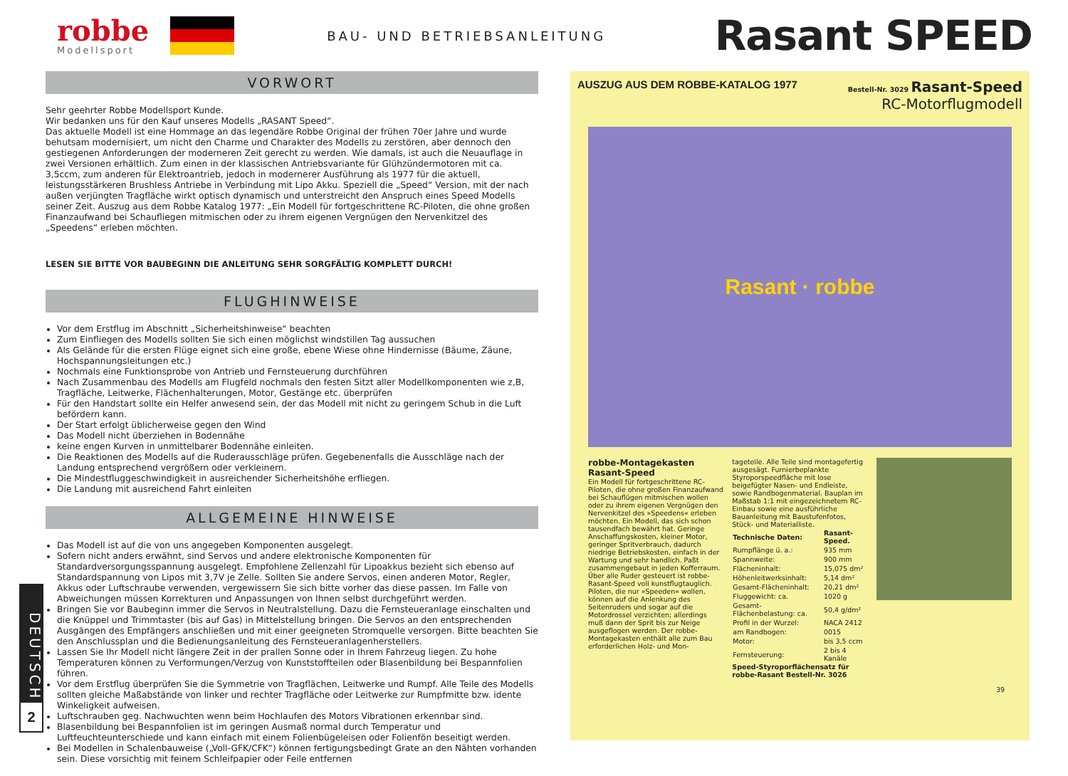robbe
Modellsport
BAU- UND BETRIEBSANLEITUNG
Rasant SPEED
VORWORT
Sehr geehrter Robbe Modellsport Kunde.
Wir bedanken uns für den Kauf unseres Modells „RASANT Speed“.
Das aktuelle Modell ist eine Hommage an das legendäre Robbe Original der frühen 70er Jahre und wurde behutsam modernisiert, um nicht den Charme und Charakter des Modells zu zerstören, aber dennoch den gestiegenen Anforderungen der moderneren Zeit gerecht zu werden. Wie damals, ist auch die Neuauflage in zwei Versionen erhältlich. Zum einen in der klassischen Antriebsvariante für Glühzündermotoren mit ca. 3,5ccm, zum anderen für Elektroantrieb, jedoch in modernerer Ausführung als 1977 für die aktuell, leistungsstärkeren Brushless Antriebe in Verbindung mit Lipo Akku. Speziell die „Speed“ Version, mit der nach außen verjüngten Tragfläche wirkt optisch dynamisch und unterstreicht den Anspruch eines Speed Modells seiner Zeit. Auszug aus dem Robbe Katalog 1977: „Ein Modell für fortgeschrittene RC-Piloten, die ohne großen Finanzaufwand bei Schaufliegen mitmischen oder zu ihrem eigenen Vergnügen den Nervenkitzel des „Speedens“ erleben möchten.
LESEN SIE BITTE VOR BAUBEGINN DIE ANLEITUNG SEHR SORGFÄLTIG KOMPLETT DURCH!
FLUGHINWEISE
Vor dem Erstflug im Abschnitt „Sicherheitshinweise“ beachten
Zum Einfliegen des Modells sollten Sie sich einen möglichst windstillen Tag aussuchen
Als Gelände für die ersten Flüge eignet sich eine große, ebene Wiese ohne Hindernisse (Bäume, Zäune, Hochspannungsleitungen etc.)
Nochmals eine Funktionsprobe von Antrieb und Fernsteuerung durchführen
Nach Zusammenbau des Modells am Flugfeld nochmals den festen Sitzt aller Modellkomponenten wie z,B, Tragfläche, Leitwerke, Flächenhalterungen, Motor, Gestänge etc. überprüfen
Für den Handstart sollte ein Helfer anwesend sein, der das Modell mit nicht zu geringem Schub in die Luft befördern kann.
Der Start erfolgt üblicherweise gegen den Wind
Das Modell nicht überziehen in Bodennähe
keine engen Kurven in unmittelbarer Bodennähe einleiten.
Die Reaktionen des Modells auf die Ruderausschläge prüfen. Gegebenenfalls die Ausschläge nach der Landung entsprechend vergrößern oder verkleinern.
Die Mindestfluggeschwindigkeit in ausreichender Sicherheitshöhe erfliegen.
Die Landung mit ausreichend Fahrt einleiten
ALLGEMEINE HINWEISE
Das Modell ist auf die von uns angegeben Komponenten ausgelegt.
Sofern nicht anders erwähnt, sind Servos und andere elektronische Komponenten für Standardversorgungsspannung ausgelegt. Empfohlene Zellenzahl für Lipoakkus bezieht sich ebenso auf Standardspannung von Lipos mit 3,7V je Zelle. Sollten Sie andere Servos, einen anderen Motor, Regler, Akkus oder Luftschraube verwenden, vergewissern Sie sich bitte vorher das diese passen. Im Falle von Abweichungen müssen Korrekturen und Anpassungen von Ihnen selbst durchgeführt werden.
Bringen Sie vor Baubeginn immer die Servos in Neutralstellung. Dazu die Fernsteueranlage einschalten und die Knüppel und Trimmtaster (bis auf Gas) in Mittelstellung bringen. Die Servos an den entsprechenden Ausgängen des Empfängers anschließen und mit einer geeigneten Stromquelle versorgen. Bitte beachten Sie den Anschlussplan und die Bedienungsanleitung des Fernsteueranlagenherstellers.
Lassen Sie Ihr Modell nicht längere Zeit in der prallen Sonne oder in Ihrem Fahrzeug liegen. Zu hohe Temperaturen können zu Verformungen/Verzug von Kunststoffteilen oder Blasenbildung bei Bespannfolien führen.
Vor dem Erstflug überprüfen Sie die Symmetrie von Tragflächen, Leitwerke und Rumpf. Alle Teile des Modells sollten gleiche Maßabstände von linker und rechter Tragfläche oder Leitwerke zur Rumpfmitte bzw. idente Winkeligkeit aufweisen.
Luftschrauben geg. Nachwuchten wenn beim Hochlaufen des Motors Vibrationen erkennbar sind.
Blasenbildung bei Bespannfolien ist im geringen Ausmaß normal durch Temperatur und Luftfeuchteunterschiede und kann einfach mit einem Folienbügeleisen oder Folienfön beseitigt werden.
Bei Modellen in Schalenbauweise („Voll-GFK/CFK“) können fertigungsbedingt Grate an den Nähten vorhanden sein. Diese vorsichtig mit feinem Schleifpapier oder Feile entfernen
AUSZUG AUS DEM ROBBE-KATALOG 1977
Bestell-Nr. 3029 Rasant-Speed
RC-Motorflugmodell
Rasant · robbe
robbe-Montagekasten Rasant-Speed
Ein Modell für fortgeschrittene RC-Piloten, die ohne großen Finanzaufwand bei Schauflügen mitmischen wollen oder zu ihrem eigenen Vergnügen den Nervenkitzel des »Speedens« erleben möchten. Ein Modell, das sich schon tausendfach bewährt hat. Geringe Anschaffungskosten, kleiner Motor, geringer Spritverbrauch, dadurch niedrige Betriebskosten, einfach in der Wartung und sehr handlich. Paßt zusammengebaut in jeden Kofferraum. Über alle Ruder gesteuert ist robbe-Rasant-Speed voll kunstflugtauglich. Piloten, die nur »Speeden« wollen, können auf die Anlenkung des Seitenruders und sogar auf die Motordrossel verzichten; allerdings muß dann der Sprit bis zur Neige ausgeflogen werden. Der robbe-Montagekasten enthält alle zum Bau erforderlichen Holz- und Mon-
tageteile. Alle Teile sind montagefertig ausgesägt. Furnierbeplankte Styroporspeedfläche mit lose beigefügter Nasen- und Endleiste, sowie Randbogenmaterial. Bauplan im Maßstab 1:1 mit eingezeichnetem RC-Einbau sowie eine ausführliche Bauanleitung mit Baustufenfotos, Stück- und Materialliste.
| Technische Daten: | Rasant-Speed. |
| --- | --- |
| Rumpflänge ü. a.: | 935 mm |
| Spannweite: | 900 mm |
| Flächeninhalt: | 15,075 dm² |
| Höhenleitwerksinhalt: | 5,14 dm² |
| Gesamt-Flächeninhalt: | 20,21 dm² |
| Fluggewicht: ca. | 1020 g |
| Gesamt-Flächenbelastung: ca. | 50,4 g/dm² |
| Profil in der Wurzel: | NACA 2412 |
| am Randbogen: | 0015 |
| Motor: | bis 3,5 ccm |
| Fernsteuerung: | 2 bis 4 Kanäle |
Speed-Styroporflächensatz für robbe-Rasant Bestell-Nr. 3026
39
DEUTSCH
2